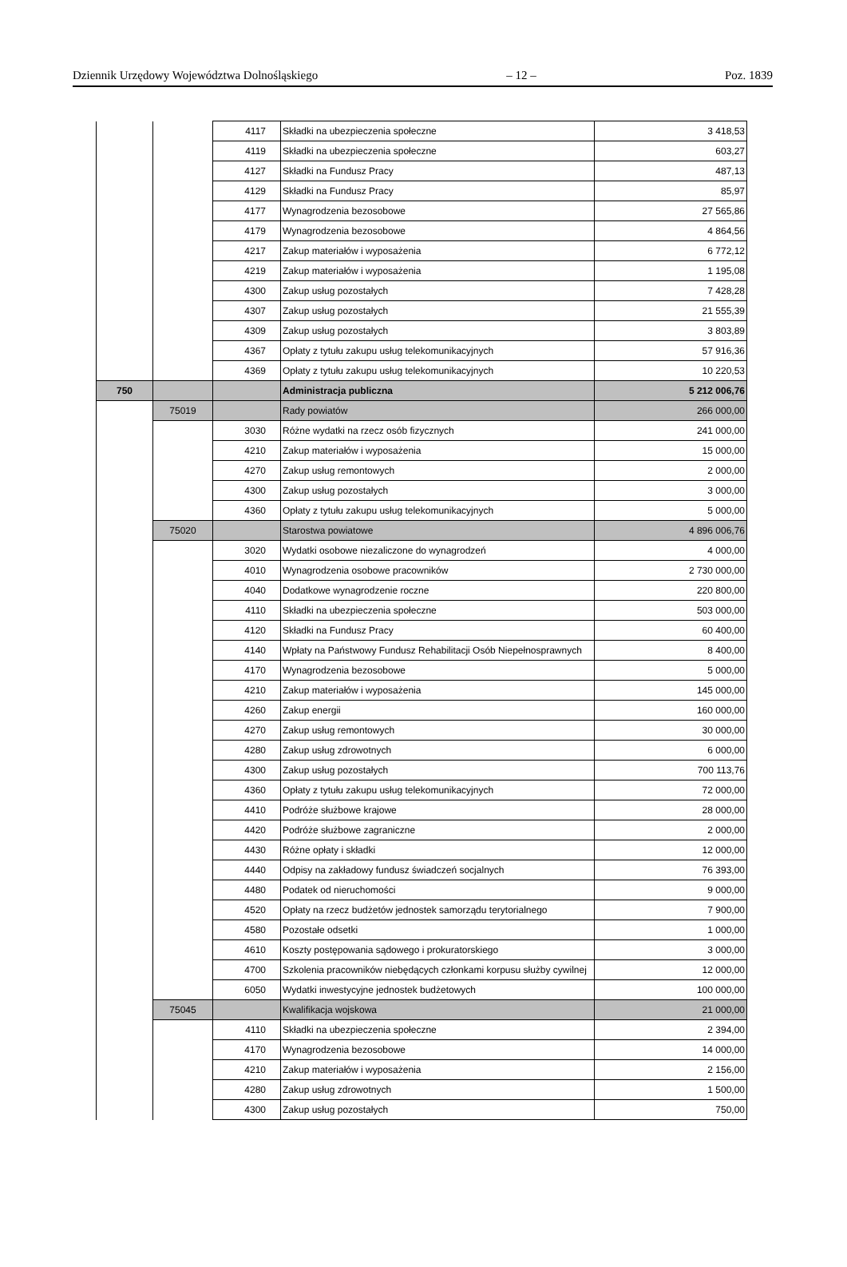Dziennik Urzędowy Województwa Dolnośląskiego – 12 – Poz. 1839
| | | 4117 | Składki na ubezpieczenia społeczne | 3 418,53 |
| | | 4119 | Składki na ubezpieczenia społeczne | 603,27 |
| | | 4127 | Składki na Fundusz Pracy | 487,13 |
| | | 4129 | Składki na Fundusz Pracy | 85,97 |
| | | 4177 | Wynagrodzenia bezosobowe | 27 565,86 |
| | | 4179 | Wynagrodzenia bezosobowe | 4 864,56 |
| | | 4217 | Zakup materiałów i wyposażenia | 6 772,12 |
| | | 4219 | Zakup materiałów i wyposażenia | 1 195,08 |
| | | 4300 | Zakup usług pozostałych | 7 428,28 |
| | | 4307 | Zakup usług pozostałych | 21 555,39 |
| | | 4309 | Zakup usług pozostałych | 3 803,89 |
| | | 4367 | Opłaty z tytułu zakupu usług telekomunikacyjnych | 57 916,36 |
| | | 4369 | Opłaty z tytułu zakupu usług telekomunikacyjnych | 10 220,53 |
| 750 | | | Administracja publiczna | 5 212 006,76 |
| | 75019 | | Rady powiatów | 266 000,00 |
| | | 3030 | Różne wydatki na rzecz osób fizycznych | 241 000,00 |
| | | 4210 | Zakup materiałów i wyposażenia | 15 000,00 |
| | | 4270 | Zakup usług remontowych | 2 000,00 |
| | | 4300 | Zakup usług pozostałych | 3 000,00 |
| | | 4360 | Opłaty z tytułu zakupu usług telekomunikacyjnych | 5 000,00 |
| | 75020 | | Starostwa powiatowe | 4 896 006,76 |
| | | 3020 | Wydatki osobowe niezaliczone do wynagrodzeń | 4 000,00 |
| | | 4010 | Wynagrodzenia osobowe pracowników | 2 730 000,00 |
| | | 4040 | Dodatkowe wynagrodzenie roczne | 220 800,00 |
| | | 4110 | Składki na ubezpieczenia społeczne | 503 000,00 |
| | | 4120 | Składki na Fundusz Pracy | 60 400,00 |
| | | 4140 | Wpłaty na Państwowy Fundusz Rehabilitacji Osób Niepełnosprawnych | 8 400,00 |
| | | 4170 | Wynagrodzenia bezosobowe | 5 000,00 |
| | | 4210 | Zakup materiałów i wyposażenia | 145 000,00 |
| | | 4260 | Zakup energii | 160 000,00 |
| | | 4270 | Zakup usług remontowych | 30 000,00 |
| | | 4280 | Zakup usług zdrowotnych | 6 000,00 |
| | | 4300 | Zakup usług pozostałych | 700 113,76 |
| | | 4360 | Opłaty z tytułu zakupu usług telekomunikacyjnych | 72 000,00 |
| | | 4410 | Podróże służbowe krajowe | 28 000,00 |
| | | 4420 | Podróże służbowe zagraniczne | 2 000,00 |
| | | 4430 | Różne opłaty i składki | 12 000,00 |
| | | 4440 | Odpisy na zakładowy fundusz świadczeń socjalnych | 76 393,00 |
| | | 4480 | Podatek od nieruchomości | 9 000,00 |
| | | 4520 | Opłaty na rzecz budżetów jednostek samorządu terytorialnego | 7 900,00 |
| | | 4580 | Pozostałe odsetki | 1 000,00 |
| | | 4610 | Koszty postępowania sądowego i prokuratorskiego | 3 000,00 |
| | | 4700 | Szkolenia pracowników niebędących członkami korpusu służby cywilnej | 12 000,00 |
| | | 6050 | Wydatki inwestycyjne jednostek budżetowych | 100 000,00 |
| | 75045 | | Kwalifikacja wojskowa | 21 000,00 |
| | | 4110 | Składki na ubezpieczenia społeczne | 2 394,00 |
| | | 4170 | Wynagrodzenia bezosobowe | 14 000,00 |
| | | 4210 | Zakup materiałów i wyposażenia | 2 156,00 |
| | | 4280 | Zakup usług zdrowotnych | 1 500,00 |
| | | 4300 | Zakup usług pozostałych | 750,00 |